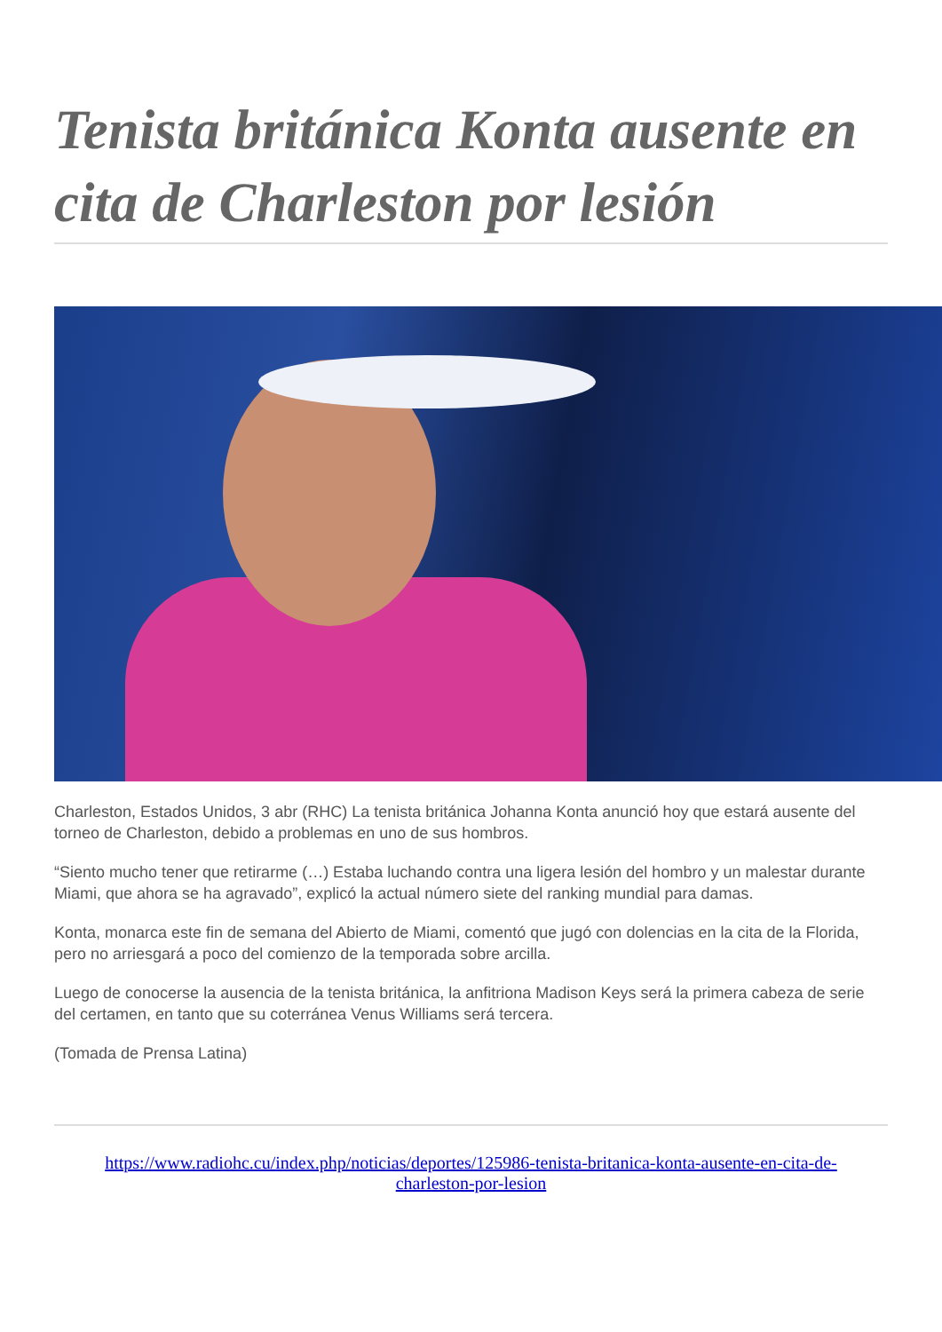Tenista británica Konta ausente en cita de Charleston por lesión
Charleston, Estados Unidos, 3 abr (RHC) La tenista británica Johanna Konta anunció hoy que estará ausente del torneo de Charleston, debido a problemas en uno de sus hombros.
“Siento mucho tener que retirarme (…) Estaba luchando contra una ligera lesión del hombro y un malestar durante Miami, que ahora se ha agravado”, explicó la actual número siete del ranking mundial para damas.
Konta, monarca este fin de semana del Abierto de Miami, comentó que jugó con dolencias en la cita de la Florida, pero no arriesgará a poco del comienzo de la temporada sobre arcilla.
Luego de conocerse la ausencia de la tenista británica, la anfitriona Madison Keys será la primera cabeza de serie del certamen, en tanto que su coterránea Venus Williams será tercera.
(Tomada de Prensa Latina)
https://www.radiohc.cu/index.php/noticias/deportes/125986-tenista-britanica-konta-ausente-en-cita-de-charleston-por-lesion